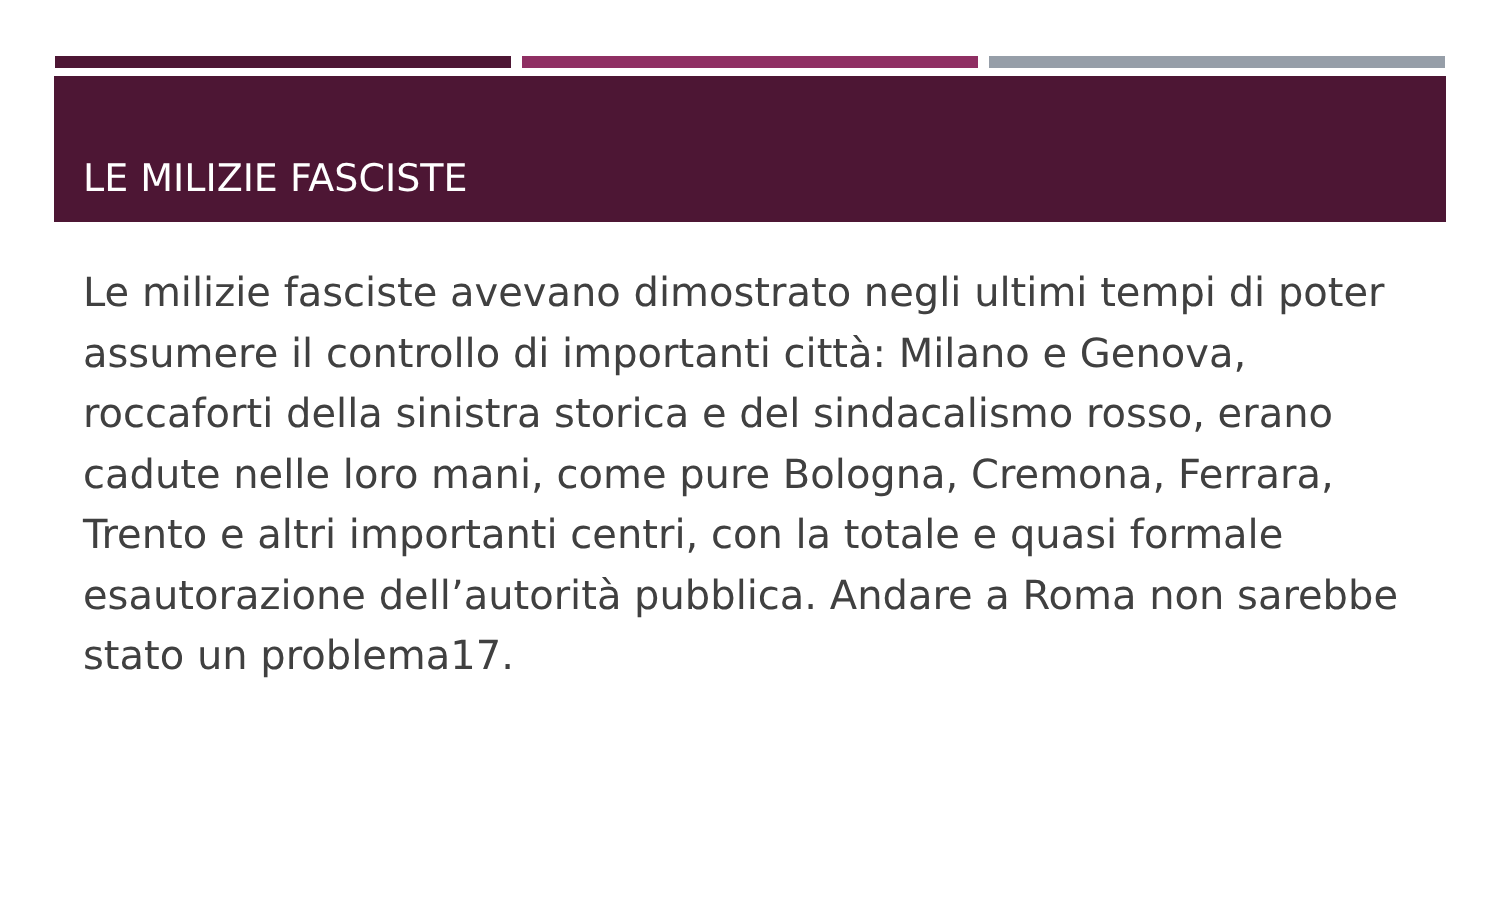LE MILIZIE FASCISTE
Le milizie fasciste avevano dimostrato negli ultimi tempi di poter assumere il controllo di importanti città: Milano e Genova, roccaforti della sinistra storica e del sindacalismo rosso, erano cadute nelle loro mani, come pure Bologna, Cremona, Ferrara, Trento e altri importanti centri, con la totale e quasi formale esautorazione dell’autorità pubblica. Andare a Roma non sarebbe stato un problema17.